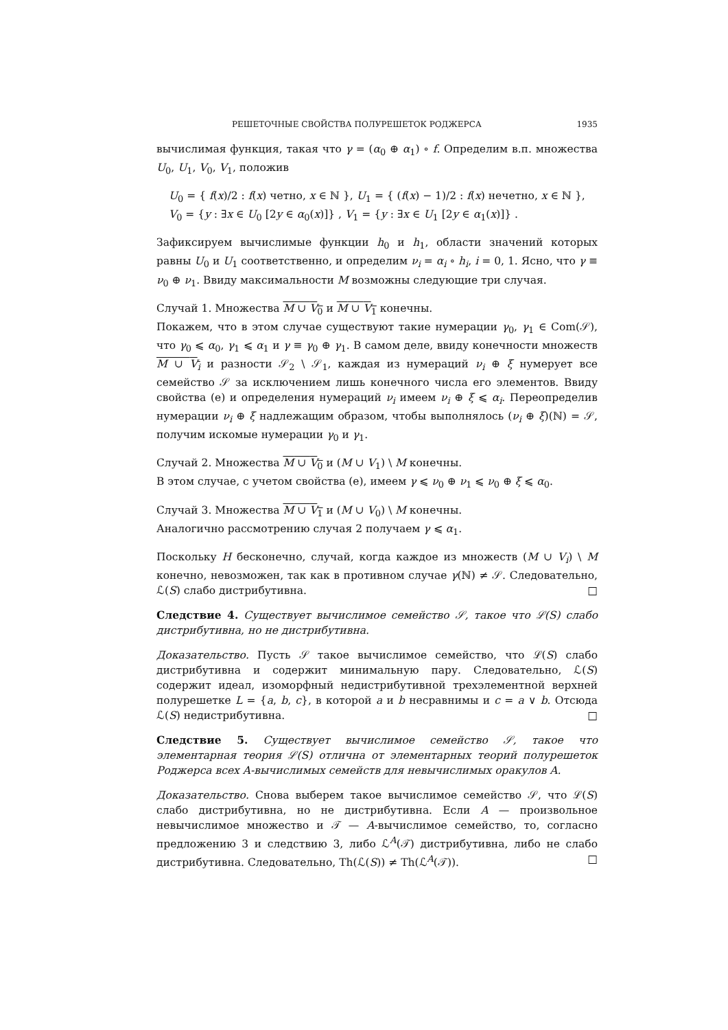РЕШЕТОЧНЫЕ СВОЙСТВА ПОЛУРЕШЕТОК РОДЖЕРСА 1935
вычислимая функция, такая что γ = (α<sub>0</sub> ⊕ α<sub>1</sub>) ∘ f. Определим в.п. множества U<sub>0</sub>, U<sub>1</sub>, V<sub>0</sub>, V<sub>1</sub>, положив
U<sub>0</sub> = { f(x)/2 : f(x) четно, x ∈ ℕ }, U<sub>1</sub> = { (f(x) − 1)/2 : f(x) нечетно, x ∈ ℕ },
V<sub>0</sub> = {y : ∃x ∈ U<sub>0</sub> [2y ∈ α<sub>0</sub>(x)]} , V<sub>1</sub> = {y : ∃x ∈ U<sub>1</sub> [2y ∈ α<sub>1</sub>(x)]} .
Зафиксируем вычислимые функции h<sub>0</sub> и h<sub>1</sub>, области значений которых равны U<sub>0</sub> и U<sub>1</sub> соответственно, и определим ν<sub>i</sub> = α<sub>i</sub> ∘ h<sub>i</sub>, i = 0, 1. Ясно, что γ ≡ ν<sub>0</sub> ⊕ ν<sub>1</sub>. Ввиду максимальности M возможны следующие три случая.
Случай 1. Множества M ∪ V<sub>0</sub> и M ∪ V<sub>1</sub> конечны.
Покажем, что в этом случае существуют такие нумерации γ<sub>0</sub>, γ<sub>1</sub> ∈ Com(𝒮), что γ<sub>0</sub> ⩽ α<sub>0</sub>, γ<sub>1</sub> ⩽ α<sub>1</sub> и γ ≡ γ<sub>0</sub> ⊕ γ<sub>1</sub>. В самом деле, ввиду конечности множеств M ∪ V<sub>i</sub> и разности 𝒮<sub>2</sub> \ 𝒮<sub>1</sub>, каждая из нумераций ν<sub>i</sub> ⊕ ξ нумерует все семейство 𝒮 за исключением лишь конечного числа его элементов. Ввиду свойства (e) и определения нумераций ν<sub>i</sub> имеем ν<sub>i</sub> ⊕ ξ ⩽ α<sub>i</sub>. Переопределив нумерации ν<sub>i</sub> ⊕ ξ надлежащим образом, чтобы выполнялось (ν<sub>i</sub> ⊕ ξ)(ℕ) = 𝒮, получим искомые нумерации γ<sub>0</sub> и γ<sub>1</sub>.
Случай 2. Множества M ∪ V<sub>0</sub> и (M ∪ V<sub>1</sub>) \ M конечны.
В этом случае, с учетом свойства (e), имеем γ ⩽ ν<sub>0</sub> ⊕ ν<sub>1</sub> ⩽ ν<sub>0</sub> ⊕ ξ ⩽ α<sub>0</sub>.
Случай 3. Множества M ∪ V<sub>1</sub> и (M ∪ V<sub>0</sub>) \ M конечны.
Аналогично рассмотрению случая 2 получаем γ ⩽ α<sub>1</sub>.
Поскольку H бесконечно, случай, когда каждое из множеств (M ∪ V<sub>i</sub>) \ M конечно, невозможен, так как в противном случае γ(ℕ) ≠ 𝒮. Следовательно, ℒ(S) слабо дистрибутивна. □
Следствие 4. Существует вычислимое семейство 𝒮, такое что ℒ(S) слабо дистрибутивна, но не дистрибутивна.
Доказательство. Пусть 𝒮 такое вычислимое семейство, что ℒ(S) слабо дистрибутивна и содержит минимальную пару. Следовательно, ℒ(S) содержит идеал, изоморфный недистрибутивной трехэлементной верхней полурешетке L = {a, b, c}, в которой a и b несравнимы и c = a ∨ b. Отсюда ℒ(S) недистрибутивна. □
Следствие 5. Существует вычислимое семейство 𝒮, такое что элементарная теория ℒ(S) отлична от элементарных теорий полурешеток Роджерса всех A-вычислимых семейств для невычислимых оракулов A.
Доказательство. Снова выберем такое вычислимое семейство 𝒮, что ℒ(S) слабо дистрибутивна, но не дистрибутивна. Если A — произвольное невычислимое множество и 𝒯 — A-вычислимое семейство, то, согласно предложению 3 и следствию 3, либо ℒ<sup>A</sup>(𝒯) дистрибутивна, либо не слабо дистрибутивна. Следовательно, Th(ℒ(S)) ≠ Th(ℒ<sup>A</sup>(𝒯)). □